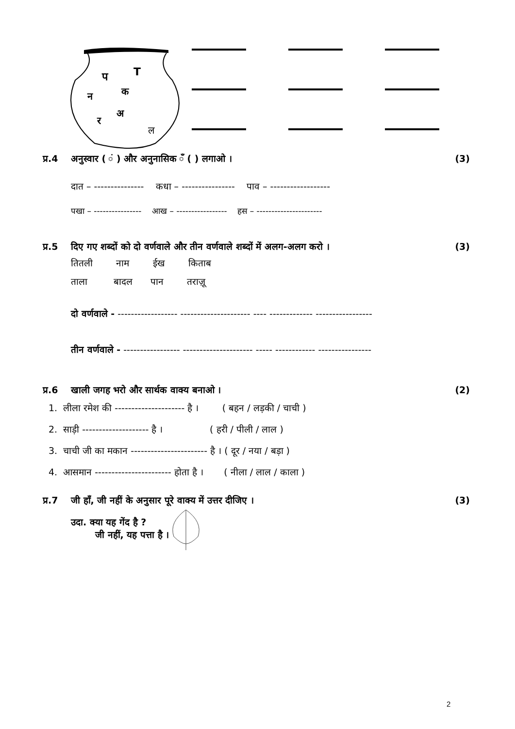प
T
न
क
र
अ
ल
प्र.4 अनुस्वार ( ं ) और अनुनासिक ँ ( ) लगाओ । (3)
दात – --------------- कधा – ---------------- पाव – ------------------
पखा – ---------------- आख – ----------------- हस – ----------------------
प्र.5 दिए गए शब्दों को दो वर्णवाले और तीन वर्णवाले शब्दों में अलग-अलग करो । (3)
तितली नाम ईख किताब
ताला बादल पान तराज़ू
दो वर्णवाले - ------------------ --------------------- ---- ------------- -----------------
तीन वर्णवाले - ----------------- --------------------- ----- ------------ ----------------
प्र.6 खाली जगह भरो और सार्थक वाक्य बनाओ । (2)
1. लीला रमेश की --------------------- है । ( बहन / लड़की / चाची )
2. साड़ी -------------------- है । ( हरी / पीली / लाल )
3. चाची जी का मकान ----------------------- है । ( दूर / नया / बड़ा )
4. आसमान ----------------------- होता है । ( नीला / लाल / काला )
प्र.7 जी हाँ, जी नहीं के अनुसार पूरे वाक्य में उत्तर दीजिए । (3)
उदा. क्या यह गेंद है ?
जी नहीं, यह पत्ता है ।
2